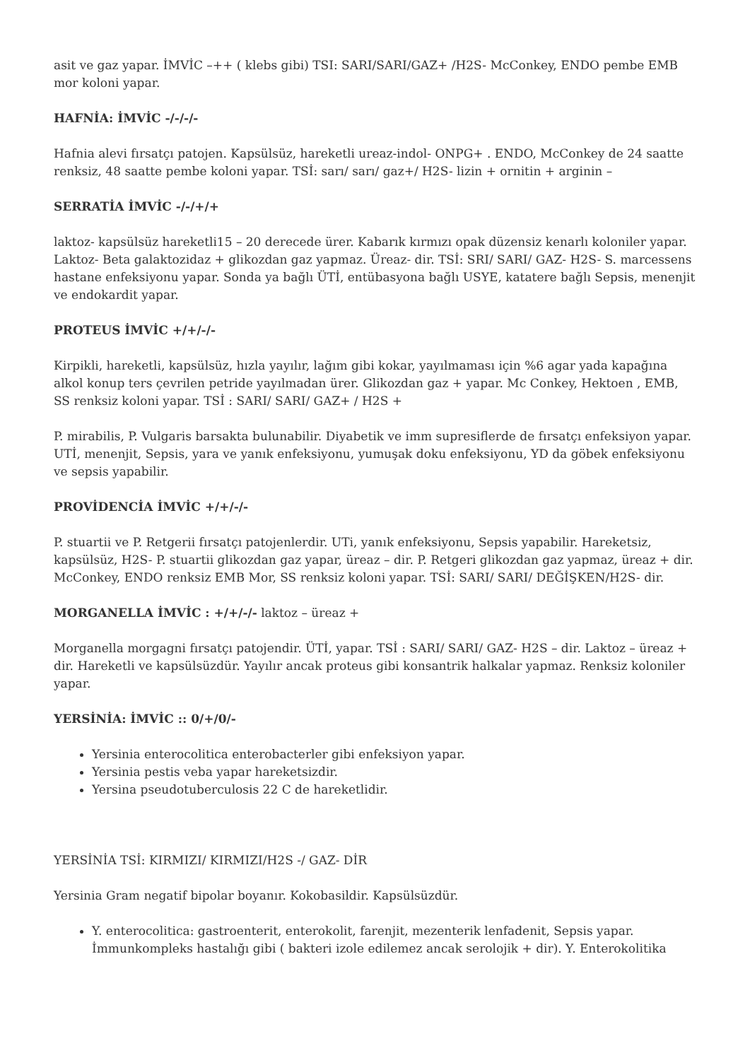asit ve gaz yapar. İMVİC –++ ( klebs gibi) TSI: SARI/SARI/GAZ+ /H2S- McConkey, ENDO pembe EMB mor koloni yapar.
HAFNİA: İMVİC -/-/-/-
Hafnia alevi fırsatçı patojen. Kapsülsüz, hareketli ureaz-indol- ONPG+ . ENDO, McConkey de 24 saatte renksiz, 48 saatte pembe koloni yapar. TSİ: sarı/ sarı/ gaz+/ H2S- lizin + ornitin + arginin –
SERRATİA İMVİC -/-/+/+
laktoz- kapsülsüz hareketli15 – 20 derecede ürer. Kabarık kırmızı opak düzensiz kenarlı koloniler yapar. Laktoz- Beta galaktozidaz + glikozdan gaz yapmaz. Üreaz- dir. TSİ: SRI/ SARI/ GAZ- H2S- S. marcessens hastane enfeksiyonu yapar. Sonda ya bağlı ÜTİ, entübasyona bağlı USYE, katatere bağlı Sepsis, menenjit ve endokardit yapar.
PROTEUS İMVİC +/+/-/-
Kirpikli, hareketli, kapsülsüz, hızla yayılır, lağım gibi kokar, yayılmaması için %6 agar yada kapağına alkol konup ters çevrilen petride yayılmadan ürer. Glikozdan gaz + yapar. Mc Conkey, Hektoen , EMB, SS renksiz koloni yapar. TSİ : SARI/ SARI/ GAZ+ / H2S +
P. mirabilis, P. Vulgaris barsakta bulunabilir. Diyabetik ve imm supresiflerde de fırsatçı enfeksiyon yapar. UTİ, menenjit, Sepsis, yara ve yanık enfeksiyonu, yumuşak doku enfeksiyonu, YD da göbek enfeksiyonu ve sepsis yapabilir.
PROVİDENCİA İMVİC +/+/-/-
P. stuartii ve P. Retgerii fırsatçı patojenlerdir. UTi, yanık enfeksiyonu, Sepsis yapabilir. Hareketsiz, kapsülsüz, H2S- P. stuartii glikozdan gaz yapar, üreaz – dir. P. Retgeri glikozdan gaz yapmaz, üreaz + dir. McConkey, ENDO renksiz EMB Mor, SS renksiz koloni yapar. TSİ: SARI/ SARI/ DEĞİŞKEN/H2S- dir.
MORGANELLA İMVİC : +/+/-/- laktoz – üreaz +
Morganella morgagni fırsatçı patojendir. ÜTİ, yapar. TSİ : SARI/ SARI/ GAZ- H2S – dir. Laktoz – üreaz + dir. Hareketli ve kapsülsüzdür. Yayılır ancak proteus gibi konsantrik halkalar yapmaz. Renksiz koloniler yapar.
YERSİNİA: İMVİC :: 0/+/0/-
Yersinia enterocolitica enterobacterler gibi enfeksiyon yapar.
Yersinia pestis veba yapar hareketsizdir.
Yersina pseudotuberculosis 22 C de hareketlidir.
YERSİNİA TSİ: KIRMIZI/ KIRMIZI/H2S -/ GAZ- DİR
Yersinia Gram negatif bipolar boyanır. Kokobasildir. Kapsülsüzdür.
Y. enterocolitica: gastroenterit, enterokolit, farenjit, mezenterik lenfadenit, Sepsis yapar. İmmunkompleks hastalığı gibi ( bakteri izole edilemez ancak serolojik + dir). Y. Enterokolitika